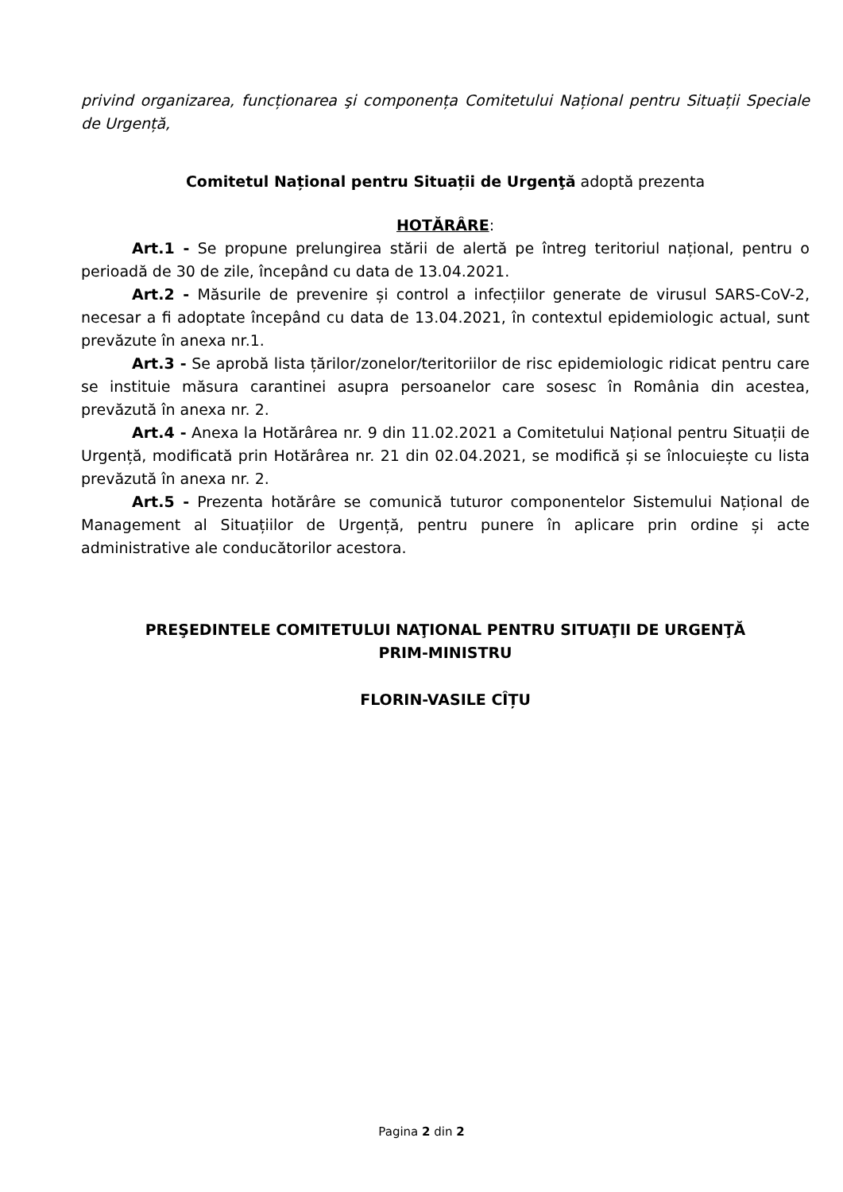privind organizarea, funcționarea şi componența Comitetului Național pentru Situații Speciale de Urgență,
Comitetul Național pentru Situații de Urgenţă adoptă prezenta
HOTĂRÂRE:
Art.1 - Se propune prelungirea stării de alertă pe întreg teritoriul național, pentru o perioadă de 30 de zile, începând cu data de 13.04.2021.
Art.2 - Măsurile de prevenire și control a infecțiilor generate de virusul SARS-CoV-2, necesar a fi adoptate începând cu data de 13.04.2021, în contextul epidemiologic actual, sunt prevăzute în anexa nr.1.
Art.3 - Se aprobă lista țărilor/zonelor/teritoriilor de risc epidemiologic ridicat pentru care se instituie măsura carantinei asupra persoanelor care sosesc în România din acestea, prevăzută în anexa nr. 2.
Art.4 - Anexa la Hotărârea nr. 9 din 11.02.2021 a Comitetului Național pentru Situații de Urgență, modificată prin Hotărârea nr. 21 din 02.04.2021, se modifică și se înlocuiește cu lista prevăzută în anexa nr. 2.
Art.5 - Prezenta hotărâre se comunică tuturor componentelor Sistemului Național de Management al Situațiilor de Urgență, pentru punere în aplicare prin ordine și acte administrative ale conducătorilor acestora.
PREŞEDINTELE COMITETULUI NAŢIONAL PENTRU SITUAŢII DE URGENŢĂ
PRIM-MINISTRU
FLORIN-VASILE CÎȚU
Pagina 2 din 2